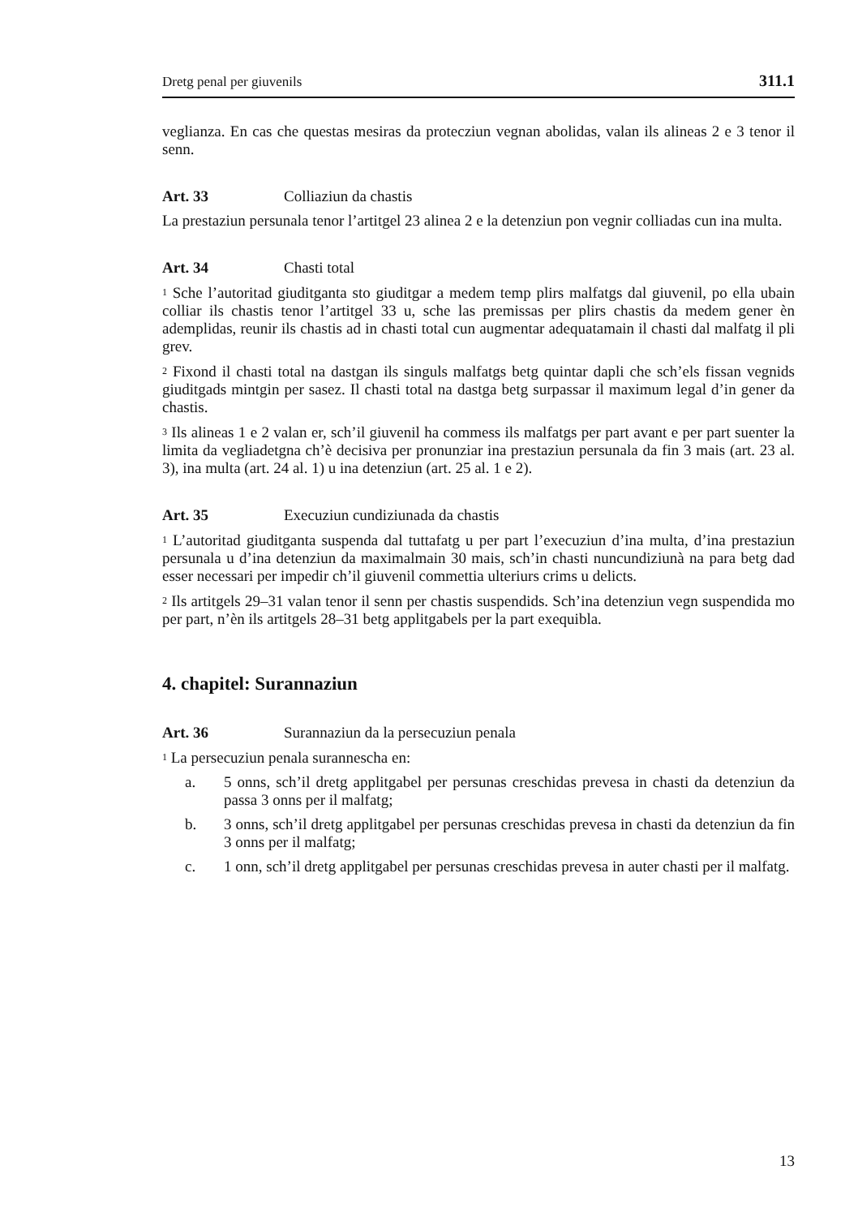Dretg penal per giuvenils 311.1
veglianza. En cas che questas mesiras da protecziun vegnan abolidas, valan ils alineas 2 e 3 tenor il senn.
Art. 33 Colliaziun da chastis
La prestaziun persunala tenor l’artitgel 23 alinea 2 e la detenziun pon vegnir colliadas cun ina multa.
Art. 34 Chasti total
<sup>1</sup> Sche l’autoritad giuditganta sto giuditgar a medem temp plirs malfatgs dal giuvenil, po ella ubain colliar ils chastis tenor l’artitgel 33 u, sche las premissas per plirs chastis da medem gener èn ademplidas, reunir ils chastis ad in chasti total cun augmentar adequatamain il chasti dal malfatg il pli grev.
<sup>2</sup> Fixond il chasti total na dastgan ils singuls malfatgs betg quintar dapli che sch’els fissan vegnids giuditgads mintgin per sasez. Il chasti total na dastga betg surpassar il maximum legal d’in gener da chastis.
<sup>3</sup> Ils alineas 1 e 2 valan er, sch’il giuvenil ha commess ils malfatgs per part avant e per part suenter la limita da vegliadetgna ch’è decisiva per pronunziar ina prestaziun persunala da fin 3 mais (art. 23 al. 3), ina multa (art. 24 al. 1) u ina detenziun (art. 25 al. 1 e 2).
Art. 35 Execuziun cundiziunada da chastis
<sup>1</sup> L’autoritad giuditganta suspenda dal tuttafatg u per part l’execuziun d’ina multa, d’ina prestaziun persunala u d’ina detenziun da maximalmain 30 mais, sch’in chasti nuncundiziunà na para betg dad esser necessari per impedir ch’il giuvenil commettia ulteriurs crims u delicts.
<sup>2</sup> Ils artitgels 29–31 valan tenor il senn per chastis suspendids. Sch’ina detenziun vegn suspendida mo per part, n’èn ils artitgels 28–31 betg applitgabels per la part exequibla.
4. chapitel: Surannaziun
Art. 36 Surannaziun da la persecuziun penala
<sup>1</sup> La persecuziun penala surannescha en:
a. 5 onns, sch’il dretg applitgabel per persunas creschidas prevesa in chasti da detenziun da passa 3 onns per il malfatg;
b. 3 onns, sch’il dretg applitgabel per persunas creschidas prevesa in chasti da detenziun da fin 3 onns per il malfatg;
c. 1 onn, sch’il dretg applitgabel per persunas creschidas prevesa in auter chasti per il malfatg.
13